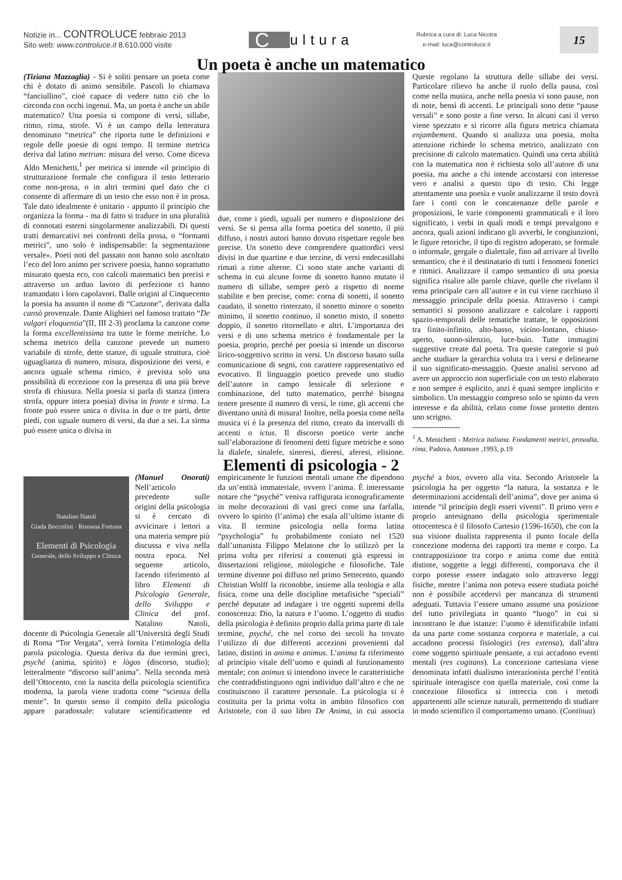Notizie in... CONTROLUCE febbraio 2013
Sito web: www.controluce.it 8.610.000 visite
Cultura
Rubrica a cura di: Luca Nicotra
e-mail: luca@controluce.it
15
Un poeta è anche un matematico
(Tiziana Mazzaglia) - Si è soliti pensare un poeta come chi è dotato di animo sensibile. Pascoli lo chiamava “fanciullino”, cioè capace di vedere tutto ciò che lo circonda con occhi ingenui. Ma, un poeta è anche un abile matematico? Una poesia si compone di versi, sillabe, ritmo, rima, strofe. Vi è un campo della letteratura denominato “metrica” che riporta tutte le definizioni e regole delle poesie di ogni tempo. Il termine metrica deriva dal latino metrum: misura del verso. Come diceva Aldo Menichetti,<sup>1</sup> per metrica si intende «il principio di strutturazione formale che configura il testo letterario come non-prosa, o in altri termini quel dato che ci consente di affermare di un testo che esso non è in prosa. Tale dato idealmente è unitario - appunto il principio che organizza la forma - ma di fatto si traduce in una pluralità di connotati esterni singolarmente analizzabili. Di questi tratti demarcativi nei confronti della prosa, o “formanti metrici”, uno solo è indispensabile: la segmentazione versale». Poeti noti del passato non hanno solo ascoltato l’eco del loro animo per scrivere poesia, hanno soprattutto misurato questa eco, con calcoli matematici ben precisi e attraverso un arduo lavoro di perfezione ci hanno tramandato i loro capolavori. Dalle origini al Cinquecento la poesia ha assunto il nome di “Canzone”, derivata dalla cansò provenzale. Dante Alighieri nel famoso trattato “De vulgari eloquentia”(II, III 2-3) proclama la canzone come la forma excellentissima tra tutte le forme metriche. Lo schema metrico della canzone prevede un numero variabile di strofe, dette stanze, di uguale struttura, cioè uguaglianza di numero, misura, disposizione dei versi, e ancora uguale schema rimico, è prevista solo una possibilità di eccezione con la presenza di una più breve strofa di chiusura. Nella poesia si parla di stanza (intera strofa, oppure intera poesia) divisa in fronte e sirma. La fronte può essere unica o divisa in due o tre parti, dette piedi, con uguale numero di versi, da due a sei. La sirma può essere unica o divisa in
due, come i piedi, uguali per numero e disposizione dei versi. Se si pensa alla forma poetica del sonetto, il più diffuso, i nostri autori hanno dovuto rispettare regole ben precise. Un sonetto deve comprendere quattordici versi divisi in due quartine e due terzine, di versi endecasillabi rimati a rime alterne. Ci sono state anche varianti di schema in cui alcune forme di sonetto hanno mutato il numero di sillabe, sempre però a rispetto di norme stabilite e ben precise, come: corna di sonetti, il sonetto caudato, il sonetto rinterzato, il sonetto minore o sonetto minimo, il sonetto continuo, il sonetto misto, il sonetto doppio, il sonetto ritornellato e altri. L’importanza dei versi e di uno schema metrico è fondamentale per la poesia, proprio, perché per poesia si intende un discorso lirico-soggettivo scritto in versi. Un discorso basato sulla comunicazione di segni, con carattere rappresentativo ed evocativo. Il linguaggio poetico prevede uno studio dell’autore in campo lessicale di selezione e combinazione, del tutto matematico, perché bisogna tenere presente il numero di versi, le rime, gli accenti che diventano unità di misura! Inoltre, nella poesia come nella musica vi è la presenza del ritmo, creato da intervalli di accenti o ictus. Il discorso poetico verte anche sull’elaborazione di fenomeni detti figure metriche e sono la dialefe, sinalefe, sineresi, dieresi, aferesi, elisione. Queste regolano la struttura delle sillabe dei versi. Particolare rilievo ha anche il ruolo della pausa, così come nella musica, anche nella poesia vi sono pause, non di note, bensì di accenti. Le principali sono dette “pause versali” e sono poste a fine verso. In alcuni casi il verso viene spezzato e si ricorre alla figura metrica chiamata enjambement. Quando si analizza una poesia, molta attenzione richiede lo schema metrico, analizzato con precisione di calcolo matematico. Quindi una certa abilità con la matematica non è richiesta solo all’autore di una poesia, ma anche a chi intende accostarsi con interesse vero e analisi a questo tipo di testo. Chi legge attentamente una poesia e vuole analizzarne il testo dovrà fare i conti con le concatenanze delle parole e proposizioni, le varie componenti grammaticali e il loro significato, i verbi in quali modi e tempi prevalgono e ancora, quali azioni indicano gli avverbi, le congiunzioni, le figure retoriche, il tipo di registro adoperato, se formale o informale, gergale o dialettale, fino ad arrivare al livello semantico, che è il destinatario di tutti i fenomeni fonetici e ritmici. Analizzare il campo semantico di una poesia significa risalire alle parole chiave, quelle che rivelano il tema principale caro all’autore e in cui viene racchiuso il messaggio principale della poesia. Attraverso i campi semantici si possono analizzare e calcolare i rapporti spazio-temporali delle tematiche trattate, le opposizioni tra finito-infinito, alto-basso, vicino-lontano, chiuso-aperto, suono-silenzio, luce-buio. Tutte immagini suggestive create dal poeta. Tra queste categorie si può anche studiare la gerarchia voluta tra i versi e delinearne il suo significato-messaggio. Queste analisi servono ad avere un approccio non superficiale con un testo elaborato e non sempre è esplicito, anzi è quasi sempre implicito e simbolico. Un messaggio compreso solo se spinto da vero interesse e da abilità, celato come fosse protetto dentro uno scrigno.
------------------
<sup>1</sup> A. Menichetti - Metrica italiana. Fondamenti metrici, prosodia, rima, Padova, Antenore ,1993, p.19
Elementi di psicologia - 2
Natalino Natoli
Giada Boccolini · Rossana Fortuna
Elementi di Psicologia
Generale, dello Sviluppo e Clinica
(Manuel Onorati) Nell’articolo precedente sulle origini della psicologia si è cercato di avvicinare i lettori a una materia sempre più discussa e viva nella nostra epoca. Nel seguente articolo, facendo riferimento al libro Elementi di Psicologia Generale, dello Sviluppo e Clinica del prof. Natalino Natoli, docente di Psicologia Generale all’Università degli Studi di Roma “Tor Vergata”, verrà fornita l’etimologia della parola psicologia. Questa deriva da due termini greci, psyché (anima, spirito) e lògos (discorso, studio); letteralmente “discorso sull’anima”. Nella seconda metà dell’Ottocento, con la nascita della psicologia scientifica moderna, la parola viene tradotta come “scienza della mente”. In questo senso il compito della psicologia appare paradossale: valutare scientificamente ed empiricamente le funzioni mentali umane che dipendono da un’entità immateriale, ovvero l’anima. È interessante notare che “psyché” veniva raffigurata iconograficamente in molte decorazioni di vasi greci come una farfalla, ovvero lo spirito (l’anima) che esala all’ultimo istante di vita. Il termine psicologia nella forma latina “psychologia” fu probabilmente coniato nel 1520 dall’umanista Filippo Melatone che lo utilizzò per la prima volta per riferirsi a contenuti già espressi in dissertazioni religiose, mitologiche e filosofiche. Tale termine divenne poi diffuso nel primo Settecento, quando Christian Wolff la riconobbe, insieme alla teologia e alla fisica, come una delle discipline metafisiche “speciali” perché deputate ad indagare i tre oggetti supremi della conoscenza: Dio, la natura e l’uomo. L’oggetto di studio della psicologia è definito proprio dalla prima parte di tale termine, psyché, che nel corso dei secoli ha trovato l’utilizzo di due differenti accezioni provenienti dal latino, distinti in anima e animus. L’anima fa riferimento al principio vitale dell’uomo e quindi al funzionamento mentale; con animus si intendono invece le caratteristiche che contraddistinguono ogni individuo dall’altro e che ne costituiscono il carattere personale. La psicologia si è costituita per la prima volta in ambito filosofico con Aristotele, con il suo libro De Anima, in cui associa psyché a bios, ovvero alla vita. Secondo Aristotele la psicologia ha per oggetto “la natura, la sostanza e le determinazioni accidentali dell’anima”, dove per anima si intende “il principio degli esseri viventi”. Il primo vero e proprio antesignano della psicologia sperimentale ottocentesca è il filosofo Cartesio (1596-1650), che con la sua visione dualista rappresenta il punto focale della concezione moderna dei rapporti tra mente e corpo. La contrapposizione tra corpo e anima come due entità distinte, soggette a leggi differenti, comportava che il corpo potesse essere indagato solo attraverso leggi fisiche, mentre l’anima non poteva essere studiata poiché non è possibile accedervi per mancanza di strumenti adeguati. Tuttavia l’essere umano assume una posizione del tutto privilegiata in quanto “luogo” in cui si incontrano le due istanze: l’uomo è identificabile infatti da una parte come sostanza corporea e materiale, a cui accadono processi fisiologici (res extensa), dall’altra come soggetto spirituale pensante, a cui accadono eventi mentali (res cogitans). La concezione cartesiana viene denominata infatti dualismo interazionista perché l’entità spirituale interagisce con quella materiale, così come la concezione filosofica si intreccia con i metodi appartenenti alle scienze naturali, permettendo di studiare in modo scientifico il comportamento umano. (Continua)